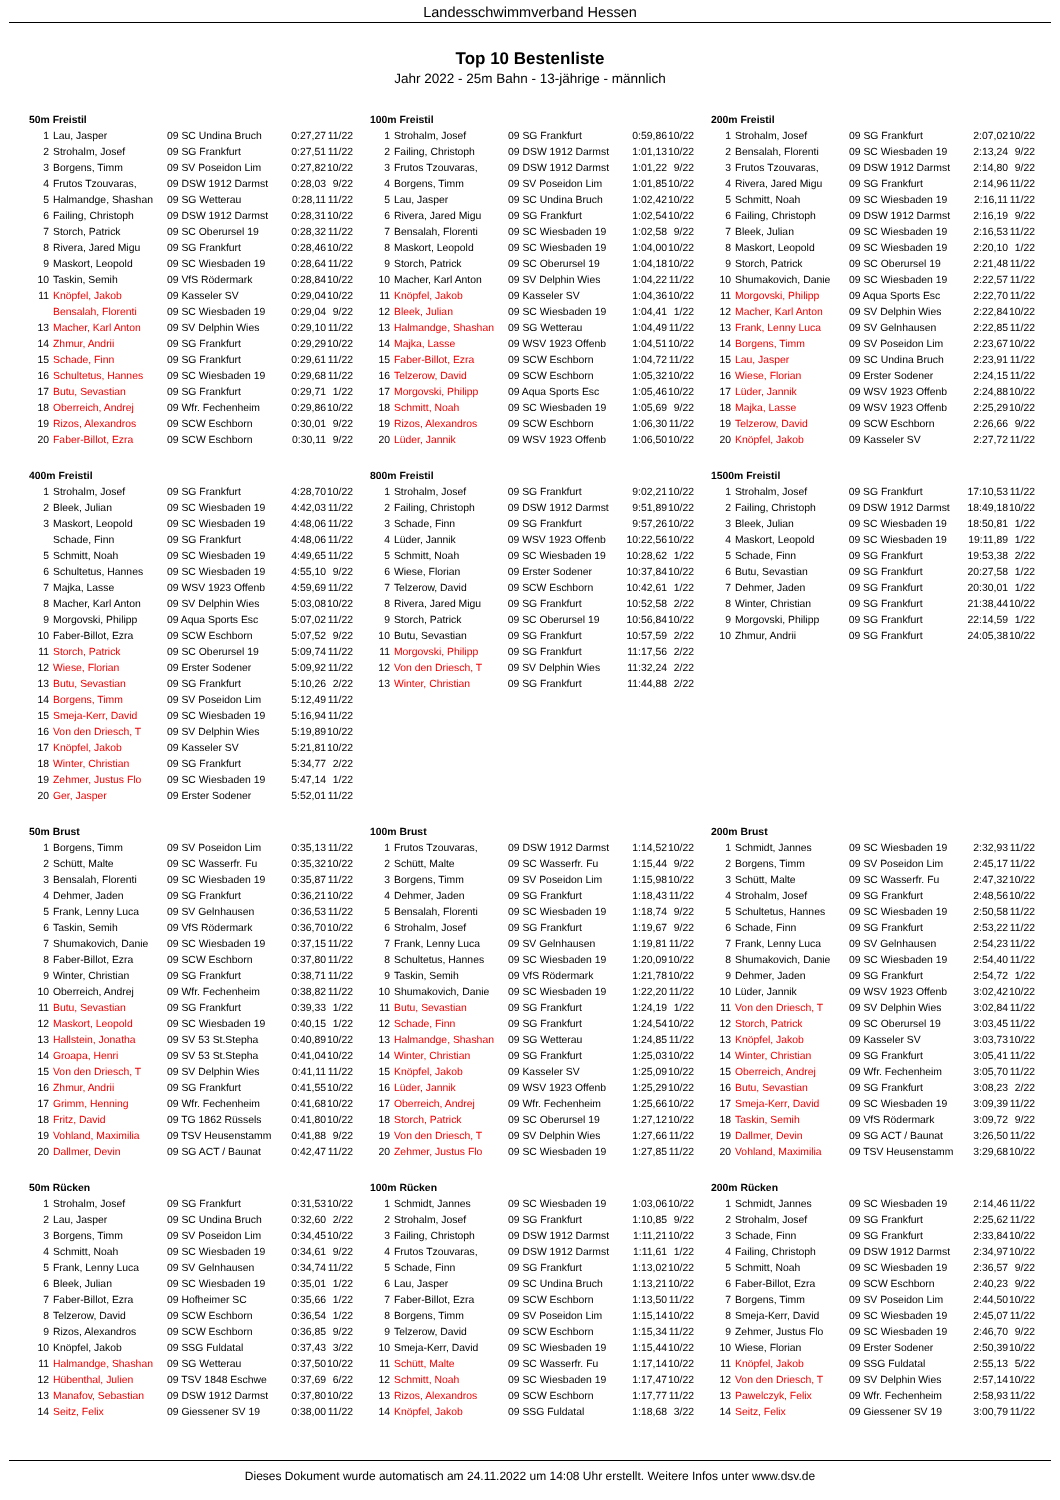Landesschwimmverband Hessen
Top 10 Bestenliste
Jahr 2022 - 25m Bahn - 13-jährige - männlich
50m Freistil
| 1 | Lau, Jasper | 09 SC Undina Bruch | 0:27,27 | 11/22 |
| 2 | Strohalm, Josef | 09 SG Frankfurt | 0:27,51 | 11/22 |
| 3 | Borgens, Timm | 09 SV Poseidon Lim | 0:27,82 | 10/22 |
| 4 | Frutos Tzouvaras, | 09 DSW 1912 Darmst | 0:28,03 | 9/22 |
| 5 | Halmandge, Shashan | 09 SG Wetterau | 0:28,11 | 11/22 |
| 6 | Failing, Christoph | 09 DSW 1912 Darmst | 0:28,31 | 10/22 |
| 7 | Storch, Patrick | 09 SC Oberursel 19 | 0:28,32 | 11/22 |
| 8 | Rivera, Jared Migu | 09 SG Frankfurt | 0:28,46 | 10/22 |
| 9 | Maskort, Leopold | 09 SC Wiesbaden 19 | 0:28,64 | 11/22 |
| 10 | Taskin, Semih | 09 VfS Rödermark | 0:28,84 | 10/22 |
| 11 | Knöpfel, Jakob | 09 Kasseler SV | 0:29,04 | 10/22 |
| | Bensalah, Florenti | 09 SC Wiesbaden 19 | 0:29,04 | 9/22 |
| 13 | Macher, Karl Anton | 09 SV Delphin Wies | 0:29,10 | 11/22 |
| 14 | Zhmur, Andrii | 09 SG Frankfurt | 0:29,29 | 10/22 |
| 15 | Schade, Finn | 09 SG Frankfurt | 0:29,61 | 11/22 |
| 16 | Schultetus, Hannes | 09 SC Wiesbaden 19 | 0:29,68 | 11/22 |
| 17 | Butu, Sevastian | 09 SG Frankfurt | 0:29,71 | 1/22 |
| 18 | Oberreich, Andrej | 09 Wfr. Fechenheim | 0:29,86 | 10/22 |
| 19 | Rizos, Alexandros | 09 SCW Eschborn | 0:30,01 | 9/22 |
| 20 | Faber-Billot, Ezra | 09 SCW Eschborn | 0:30,11 | 9/22 |
100m Freistil
| 1 | Strohalm, Josef | 09 SG Frankfurt | 0:59,86 | 10/22 |
| 2 | Failing, Christoph | 09 DSW 1912 Darmst | 1:01,13 | 10/22 |
| 3 | Frutos Tzouvaras, | 09 DSW 1912 Darmst | 1:01,22 | 9/22 |
| 4 | Borgens, Timm | 09 SV Poseidon Lim | 1:01,85 | 10/22 |
| 5 | Lau, Jasper | 09 SC Undina Bruch | 1:02,42 | 10/22 |
| 6 | Rivera, Jared Migu | 09 SG Frankfurt | 1:02,54 | 10/22 |
| 7 | Bensalah, Florenti | 09 SC Wiesbaden 19 | 1:02,58 | 9/22 |
| 8 | Maskort, Leopold | 09 SC Wiesbaden 19 | 1:04,00 | 10/22 |
| 9 | Storch, Patrick | 09 SC Oberursel 19 | 1:04,18 | 10/22 |
| 10 | Macher, Karl Anton | 09 SV Delphin Wies | 1:04,22 | 11/22 |
| 11 | Knöpfel, Jakob | 09 Kasseler SV | 1:04,36 | 10/22 |
| 12 | Bleek, Julian | 09 SC Wiesbaden 19 | 1:04,41 | 1/22 |
| 13 | Halmandge, Shashan | 09 SG Wetterau | 1:04,49 | 11/22 |
| 14 | Majka, Lasse | 09 WSV 1923 Offenb | 1:04,51 | 10/22 |
| 15 | Faber-Billot, Ezra | 09 SCW Eschborn | 1:04,72 | 11/22 |
| 16 | Telzerow, David | 09 SCW Eschborn | 1:05,32 | 10/22 |
| 17 | Morgovski, Philipp | 09 Aqua Sports Esc | 1:05,46 | 10/22 |
| 18 | Schmitt, Noah | 09 SC Wiesbaden 19 | 1:05,69 | 9/22 |
| 19 | Rizos, Alexandros | 09 SCW Eschborn | 1:06,30 | 11/22 |
| 20 | Lüder, Jannik | 09 WSV 1923 Offenb | 1:06,50 | 10/22 |
200m Freistil
| 1 | Strohalm, Josef | 09 SG Frankfurt | 2:07,02 | 10/22 |
| 2 | Bensalah, Florenti | 09 SC Wiesbaden 19 | 2:13,24 | 9/22 |
| 3 | Frutos Tzouvaras, | 09 DSW 1912 Darmst | 2:14,80 | 9/22 |
| 4 | Rivera, Jared Migu | 09 SG Frankfurt | 2:14,96 | 11/22 |
| 5 | Schmitt, Noah | 09 SC Wiesbaden 19 | 2:16,11 | 11/22 |
| 6 | Failing, Christoph | 09 DSW 1912 Darmst | 2:16,19 | 9/22 |
| 7 | Bleek, Julian | 09 SC Wiesbaden 19 | 2:16,53 | 11/22 |
| 8 | Maskort, Leopold | 09 SC Wiesbaden 19 | 2:20,10 | 1/22 |
| 9 | Storch, Patrick | 09 SC Oberursel 19 | 2:21,48 | 11/22 |
| 10 | Shumakovich, Danie | 09 SC Wiesbaden 19 | 2:22,57 | 11/22 |
| 11 | Morgovski, Philipp | 09 Aqua Sports Esc | 2:22,70 | 11/22 |
| 12 | Macher, Karl Anton | 09 SV Delphin Wies | 2:22,84 | 10/22 |
| 13 | Frank, Lenny Luca | 09 SV Gelnhausen | 2:22,85 | 11/22 |
| 14 | Borgens, Timm | 09 SV Poseidon Lim | 2:23,67 | 10/22 |
| 15 | Lau, Jasper | 09 SC Undina Bruch | 2:23,91 | 11/22 |
| 16 | Wiese, Florian | 09 Erster Sodener | 2:24,15 | 11/22 |
| 17 | Lüder, Jannik | 09 WSV 1923 Offenb | 2:24,88 | 10/22 |
| 18 | Majka, Lasse | 09 WSV 1923 Offenb | 2:25,29 | 10/22 |
| 19 | Telzerow, David | 09 SCW Eschborn | 2:26,66 | 9/22 |
| 20 | Knöpfel, Jakob | 09 Kasseler SV | 2:27,72 | 11/22 |
400m Freistil
| 1 | Strohalm, Josef | 09 SG Frankfurt | 4:28,70 | 10/22 |
| 2 | Bleek, Julian | 09 SC Wiesbaden 19 | 4:42,03 | 11/22 |
| 3 | Maskort, Leopold | 09 SC Wiesbaden 19 | 4:48,06 | 11/22 |
| | Schade, Finn | 09 SG Frankfurt | 4:48,06 | 11/22 |
| 5 | Schmitt, Noah | 09 SC Wiesbaden 19 | 4:49,65 | 11/22 |
| 6 | Schultetus, Hannes | 09 SC Wiesbaden 19 | 4:55,10 | 9/22 |
| 7 | Majka, Lasse | 09 WSV 1923 Offenb | 4:59,69 | 11/22 |
| 8 | Macher, Karl Anton | 09 SV Delphin Wies | 5:03,08 | 10/22 |
| 9 | Morgovski, Philipp | 09 Aqua Sports Esc | 5:07,02 | 11/22 |
| 10 | Faber-Billot, Ezra | 09 SCW Eschborn | 5:07,52 | 9/22 |
| 11 | Storch, Patrick | 09 SC Oberursel 19 | 5:09,74 | 11/22 |
| 12 | Wiese, Florian | 09 Erster Sodener | 5:09,92 | 11/22 |
| 13 | Butu, Sevastian | 09 SG Frankfurt | 5:10,26 | 2/22 |
| 14 | Borgens, Timm | 09 SV Poseidon Lim | 5:12,49 | 11/22 |
| 15 | Smeja-Kerr, David | 09 SC Wiesbaden 19 | 5:16,94 | 11/22 |
| 16 | Von den Driesch, T | 09 SV Delphin Wies | 5:19,89 | 10/22 |
| 17 | Knöpfel, Jakob | 09 Kasseler SV | 5:21,81 | 10/22 |
| 18 | Winter, Christian | 09 SG Frankfurt | 5:34,77 | 2/22 |
| 19 | Zehmer, Justus Flo | 09 SC Wiesbaden 19 | 5:47,14 | 1/22 |
| 20 | Ger, Jasper | 09 Erster Sodener | 5:52,01 | 11/22 |
800m Freistil
| 1 | Strohalm, Josef | 09 SG Frankfurt | 9:02,21 | 10/22 |
| 2 | Failing, Christoph | 09 DSW 1912 Darmst | 9:51,89 | 10/22 |
| 3 | Schade, Finn | 09 SG Frankfurt | 9:57,26 | 10/22 |
| 4 | Lüder, Jannik | 09 WSV 1923 Offenb | 10:22,56 | 10/22 |
| 5 | Schmitt, Noah | 09 SC Wiesbaden 19 | 10:28,62 | 1/22 |
| 6 | Wiese, Florian | 09 Erster Sodener | 10:37,84 | 10/22 |
| 7 | Telzerow, David | 09 SCW Eschborn | 10:42,61 | 1/22 |
| 8 | Rivera, Jared Migu | 09 SG Frankfurt | 10:52,58 | 2/22 |
| 9 | Storch, Patrick | 09 SC Oberursel 19 | 10:56,84 | 10/22 |
| 10 | Butu, Sevastian | 09 SG Frankfurt | 10:57,59 | 2/22 |
| 11 | Morgovski, Philipp | 09 SG Frankfurt | 11:17,56 | 2/22 |
| 12 | Von den Driesch, T | 09 SV Delphin Wies | 11:32,24 | 2/22 |
| 13 | Winter, Christian | 09 SG Frankfurt | 11:44,88 | 2/22 |
1500m Freistil
| 1 | Strohalm, Josef | 09 SG Frankfurt | 17:10,53 | 11/22 |
| 2 | Failing, Christoph | 09 DSW 1912 Darmst | 18:49,18 | 10/22 |
| 3 | Bleek, Julian | 09 SC Wiesbaden 19 | 18:50,81 | 1/22 |
| 4 | Maskort, Leopold | 09 SC Wiesbaden 19 | 19:11,89 | 1/22 |
| 5 | Schade, Finn | 09 SG Frankfurt | 19:53,38 | 2/22 |
| 6 | Butu, Sevastian | 09 SG Frankfurt | 20:27,58 | 1/22 |
| 7 | Dehmer, Jaden | 09 SG Frankfurt | 20:30,01 | 1/22 |
| 8 | Winter, Christian | 09 SG Frankfurt | 21:38,44 | 10/22 |
| 9 | Morgovski, Philipp | 09 SG Frankfurt | 22:14,59 | 1/22 |
| 10 | Zhmur, Andrii | 09 SG Frankfurt | 24:05,38 | 10/22 |
50m Brust
| 1 | Borgens, Timm | 09 SV Poseidon Lim | 0:35,13 | 11/22 |
| 2 | Schütt, Malte | 09 SC Wasserfr. Fu | 0:35,32 | 10/22 |
| 3 | Bensalah, Florenti | 09 SC Wiesbaden 19 | 0:35,87 | 11/22 |
| 4 | Dehmer, Jaden | 09 SG Frankfurt | 0:36,21 | 10/22 |
| 5 | Frank, Lenny Luca | 09 SV Gelnhausen | 0:36,53 | 11/22 |
| 6 | Taskin, Semih | 09 VfS Rödermark | 0:36,70 | 10/22 |
| 7 | Shumakovich, Danie | 09 SC Wiesbaden 19 | 0:37,15 | 11/22 |
| 8 | Faber-Billot, Ezra | 09 SCW Eschborn | 0:37,80 | 11/22 |
| 9 | Winter, Christian | 09 SG Frankfurt | 0:38,71 | 11/22 |
| 10 | Oberreich, Andrej | 09 Wfr. Fechenheim | 0:38,82 | 11/22 |
| 11 | Butu, Sevastian | 09 SG Frankfurt | 0:39,33 | 1/22 |
| 12 | Maskort, Leopold | 09 SC Wiesbaden 19 | 0:40,15 | 1/22 |
| 13 | Hallstein, Jonatha | 09 SV 53 St.Stepha | 0:40,89 | 10/22 |
| 14 | Groapa, Henri | 09 SV 53 St.Stepha | 0:41,04 | 10/22 |
| 15 | Von den Driesch, T | 09 SV Delphin Wies | 0:41,11 | 11/22 |
| 16 | Zhmur, Andrii | 09 SG Frankfurt | 0:41,55 | 10/22 |
| 17 | Grimm, Henning | 09 Wfr. Fechenheim | 0:41,68 | 10/22 |
| 18 | Fritz, David | 09 TG 1862 Rüssels | 0:41,80 | 10/22 |
| 19 | Vohland, Maximilia | 09 TSV Heusenstamm | 0:41,88 | 9/22 |
| 20 | Dallmer, Devin | 09 SG ACT / Baunat | 0:42,47 | 11/22 |
100m Brust
| 1 | Frutos Tzouvaras, | 09 DSW 1912 Darmst | 1:14,52 | 10/22 |
| 2 | Schütt, Malte | 09 SC Wasserfr. Fu | 1:15,44 | 9/22 |
| 3 | Borgens, Timm | 09 SV Poseidon Lim | 1:15,98 | 10/22 |
| 4 | Dehmer, Jaden | 09 SG Frankfurt | 1:18,43 | 11/22 |
| 5 | Bensalah, Florenti | 09 SC Wiesbaden 19 | 1:18,74 | 9/22 |
| 6 | Strohalm, Josef | 09 SG Frankfurt | 1:19,67 | 9/22 |
| 7 | Frank, Lenny Luca | 09 SV Gelnhausen | 1:19,81 | 11/22 |
| 8 | Schultetus, Hannes | 09 SC Wiesbaden 19 | 1:20,09 | 10/22 |
| 9 | Taskin, Semih | 09 VfS Rödermark | 1:21,78 | 10/22 |
| 10 | Shumakovich, Danie | 09 SC Wiesbaden 19 | 1:22,20 | 11/22 |
| 11 | Butu, Sevastian | 09 SG Frankfurt | 1:24,19 | 1/22 |
| 12 | Schade, Finn | 09 SG Frankfurt | 1:24,54 | 10/22 |
| 13 | Halmandge, Shashan | 09 SG Wetterau | 1:24,85 | 11/22 |
| 14 | Winter, Christian | 09 SG Frankfurt | 1:25,03 | 10/22 |
| 15 | Knöpfel, Jakob | 09 Kasseler SV | 1:25,09 | 10/22 |
| 16 | Lüder, Jannik | 09 WSV 1923 Offenb | 1:25,29 | 10/22 |
| 17 | Oberreich, Andrej | 09 Wfr. Fechenheim | 1:25,66 | 10/22 |
| 18 | Storch, Patrick | 09 SC Oberursel 19 | 1:27,12 | 10/22 |
| 19 | Von den Driesch, T | 09 SV Delphin Wies | 1:27,66 | 11/22 |
| 20 | Zehmer, Justus Flo | 09 SC Wiesbaden 19 | 1:27,85 | 11/22 |
200m Brust
| 1 | Schmidt, Jannes | 09 SC Wiesbaden 19 | 2:32,93 | 11/22 |
| 2 | Borgens, Timm | 09 SV Poseidon Lim | 2:45,17 | 11/22 |
| 3 | Schütt, Malte | 09 SC Wasserfr. Fu | 2:47,32 | 10/22 |
| 4 | Strohalm, Josef | 09 SG Frankfurt | 2:48,56 | 10/22 |
| 5 | Schultetus, Hannes | 09 SC Wiesbaden 19 | 2:50,58 | 11/22 |
| 6 | Schade, Finn | 09 SG Frankfurt | 2:53,22 | 11/22 |
| 7 | Frank, Lenny Luca | 09 SV Gelnhausen | 2:54,23 | 11/22 |
| 8 | Shumakovich, Danie | 09 SC Wiesbaden 19 | 2:54,40 | 11/22 |
| 9 | Dehmer, Jaden | 09 SG Frankfurt | 2:54,72 | 1/22 |
| 10 | Lüder, Jannik | 09 WSV 1923 Offenb | 3:02,42 | 10/22 |
| 11 | Von den Driesch, T | 09 SV Delphin Wies | 3:02,84 | 11/22 |
| 12 | Storch, Patrick | 09 SC Oberursel 19 | 3:03,45 | 11/22 |
| 13 | Knöpfel, Jakob | 09 Kasseler SV | 3:03,73 | 10/22 |
| 14 | Winter, Christian | 09 SG Frankfurt | 3:05,41 | 11/22 |
| 15 | Oberreich, Andrej | 09 Wfr. Fechenheim | 3:05,70 | 11/22 |
| 16 | Butu, Sevastian | 09 SG Frankfurt | 3:08,23 | 2/22 |
| 17 | Smeja-Kerr, David | 09 SC Wiesbaden 19 | 3:09,39 | 11/22 |
| 18 | Taskin, Semih | 09 VfS Rödermark | 3:09,72 | 9/22 |
| 19 | Dallmer, Devin | 09 SG ACT / Baunat | 3:26,50 | 11/22 |
| 20 | Vohland, Maximilia | 09 TSV Heusenstamm | 3:29,68 | 10/22 |
50m Rücken
| 1 | Strohalm, Josef | 09 SG Frankfurt | 0:31,53 | 10/22 |
| 2 | Lau, Jasper | 09 SC Undina Bruch | 0:32,60 | 2/22 |
| 3 | Borgens, Timm | 09 SV Poseidon Lim | 0:34,45 | 10/22 |
| 4 | Schmitt, Noah | 09 SC Wiesbaden 19 | 0:34,61 | 9/22 |
| 5 | Frank, Lenny Luca | 09 SV Gelnhausen | 0:34,74 | 11/22 |
| 6 | Bleek, Julian | 09 SC Wiesbaden 19 | 0:35,01 | 1/22 |
| 7 | Faber-Billot, Ezra | 09 Hofheimer SC | 0:35,66 | 1/22 |
| 8 | Telzerow, David | 09 SCW Eschborn | 0:36,54 | 1/22 |
| 9 | Rizos, Alexandros | 09 SCW Eschborn | 0:36,85 | 9/22 |
| 10 | Knöpfel, Jakob | 09 SSG Fuldatal | 0:37,43 | 3/22 |
| 11 | Halmandge, Shashan | 09 SG Wetterau | 0:37,50 | 10/22 |
| 12 | Hübenthal, Julien | 09 TSV 1848 Eschwe | 0:37,69 | 6/22 |
| 13 | Manafov, Sebastian | 09 DSW 1912 Darmst | 0:37,80 | 10/22 |
| 14 | Seitz, Felix | 09 Giessener SV 19 | 0:38,00 | 11/22 |
100m Rücken
| 1 | Schmidt, Jannes | 09 SC Wiesbaden 19 | 1:03,06 | 10/22 |
| 2 | Strohalm, Josef | 09 SG Frankfurt | 1:10,85 | 9/22 |
| 3 | Failing, Christoph | 09 DSW 1912 Darmst | 1:11,21 | 10/22 |
| 4 | Frutos Tzouvaras, | 09 DSW 1912 Darmst | 1:11,61 | 1/22 |
| 5 | Schade, Finn | 09 SG Frankfurt | 1:13,02 | 10/22 |
| 6 | Lau, Jasper | 09 SC Undina Bruch | 1:13,21 | 10/22 |
| 7 | Faber-Billot, Ezra | 09 SCW Eschborn | 1:13,50 | 11/22 |
| 8 | Borgens, Timm | 09 SV Poseidon Lim | 1:15,14 | 10/22 |
| 9 | Telzerow, David | 09 SCW Eschborn | 1:15,34 | 11/22 |
| 10 | Smeja-Kerr, David | 09 SC Wiesbaden 19 | 1:15,44 | 10/22 |
| 11 | Schütt, Malte | 09 SC Wasserfr. Fu | 1:17,14 | 10/22 |
| 12 | Schmitt, Noah | 09 SC Wiesbaden 19 | 1:17,47 | 10/22 |
| 13 | Rizos, Alexandros | 09 SCW Eschborn | 1:17,77 | 11/22 |
| 14 | Knöpfel, Jakob | 09 SSG Fuldatal | 1:18,68 | 3/22 |
200m Rücken
| 1 | Schmidt, Jannes | 09 SC Wiesbaden 19 | 2:14,46 | 11/22 |
| 2 | Strohalm, Josef | 09 SG Frankfurt | 2:25,62 | 11/22 |
| 3 | Schade, Finn | 09 SG Frankfurt | 2:33,84 | 10/22 |
| 4 | Failing, Christoph | 09 DSW 1912 Darmst | 2:34,97 | 10/22 |
| 5 | Schmitt, Noah | 09 SC Wiesbaden 19 | 2:36,57 | 9/22 |
| 6 | Faber-Billot, Ezra | 09 SCW Eschborn | 2:40,23 | 9/22 |
| 7 | Borgens, Timm | 09 SV Poseidon Lim | 2:44,50 | 10/22 |
| 8 | Smeja-Kerr, David | 09 SC Wiesbaden 19 | 2:45,07 | 11/22 |
| 9 | Zehmer, Justus Flo | 09 SC Wiesbaden 19 | 2:46,70 | 9/22 |
| 10 | Wiese, Florian | 09 Erster Sodener | 2:50,39 | 10/22 |
| 11 | Knöpfel, Jakob | 09 SSG Fuldatal | 2:55,13 | 5/22 |
| 12 | Von den Driesch, T | 09 SV Delphin Wies | 2:57,14 | 10/22 |
| 13 | Pawelczyk, Felix | 09 Wfr. Fechenheim | 2:58,93 | 11/22 |
| 14 | Seitz, Felix | 09 Giessener SV 19 | 3:00,79 | 11/22 |
Dieses Dokument wurde automatisch am 24.11.2022 um 14:08 Uhr erstellt. Weitere Infos unter www.dsv.de